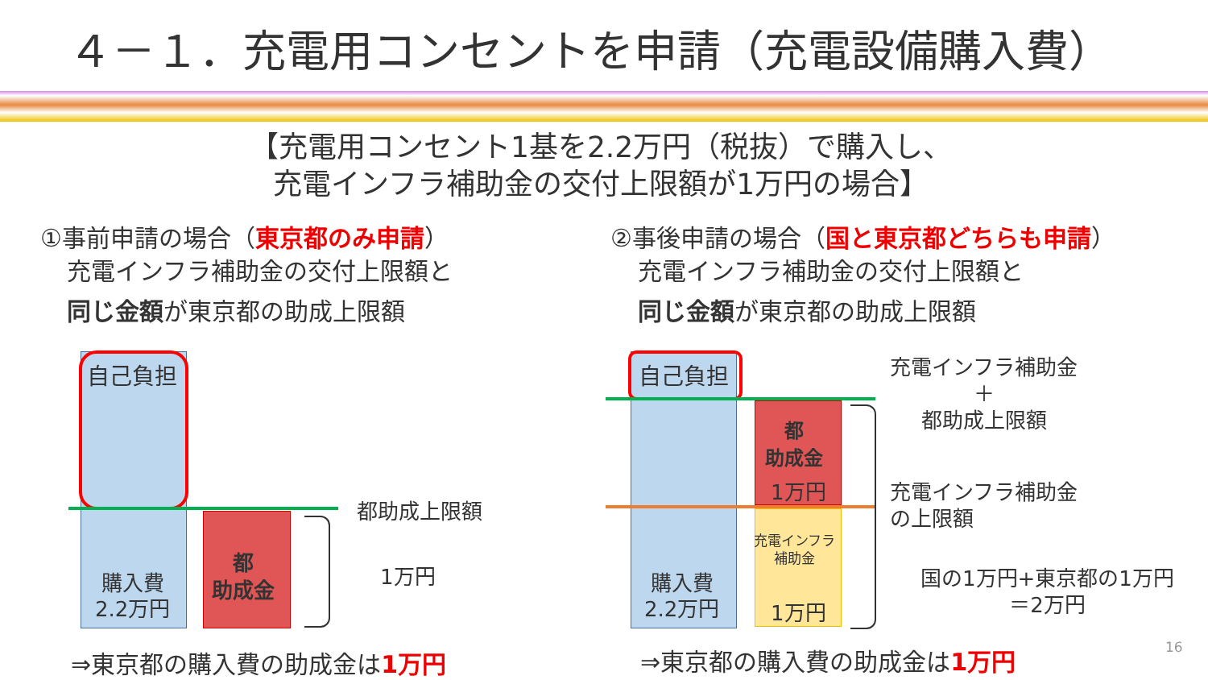４－１．充電用コンセントを申請（充電設備購入費）
【充電用コンセント1基を2.2万円（税抜）で購入し、
充電インフラ補助金の交付上限額が1万円の場合】
①事前申請の場合（東京都のみ申請）
充電インフラ補助金の交付上限額と
同じ金額が東京都の助成上限額
②事後申請の場合（国と東京都どちらも申請）
充電インフラ補助金の交付上限額と
同じ金額が東京都の助成上限額
自己負担
購入費
2.2万円
都
助成金
都助成上限額
1万円
⇒東京都の購入費の助成金は1万円
自己負担
購入費
2.2万円
都
助成金
1万円
充電インフラ
補助金
1万円
充電インフラ補助金
＋
都助成上限額
充電インフラ補助金
の上限額
国の1万円+東京都の1万円
＝2万円
⇒東京都の購入費の助成金は1万円 16